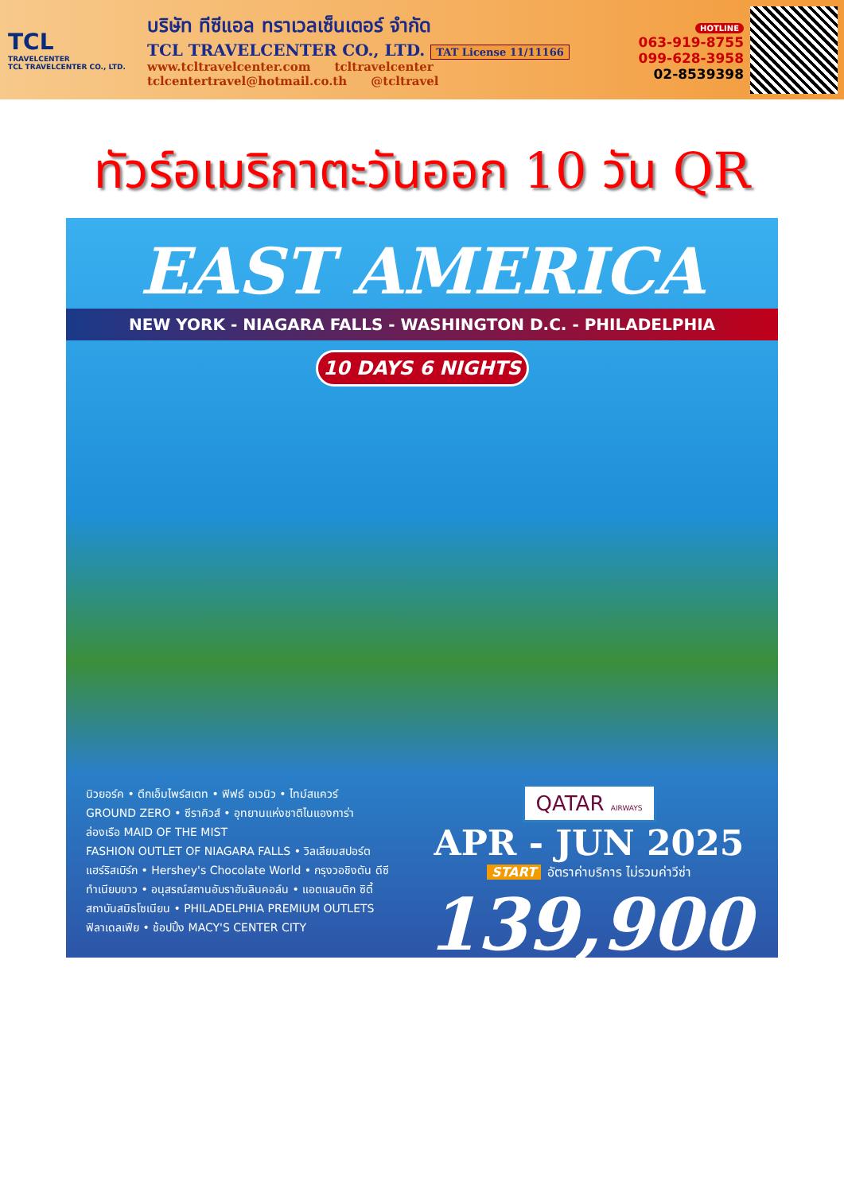TCL
TRAVELCENTER
TCL TRAVELCENTER CO., LTD.
บริษัท ทีซีแอล ทราเวลเซ็นเตอร์ จำกัด
TCL TRAVELCENTER CO., LTD. TAT License 11/11166
www.tcltravelcenter.com tcltravelcenter
tclcentertravel@hotmail.co.th @tcltravel
HOTLINE
063-919-8755
099-628-3958
02-8539398
ทัวร์อเมริกาตะวันออก 10 วัน QR
EAST AMERICA
NEW YORK - NIAGARA FALLS - WASHINGTON D.C. - PHILADELPHIA
10 DAYS 6 NIGHTS
นิวยอร์ค • ตึกเอ็มไพร์สเตท • ฟิฟธ์ อเวนิว • ไทม์สแควร์
GROUND ZERO • ซีราคิวส์ • อุทยานแห่งชาติไนแองการ่า
ล่องเรือ MAID OF THE MIST
FASHION OUTLET OF NIAGARA FALLS • วิลเลียมสปอร์ต
แฮร์ริสเบิร์ก • Hershey's Chocolate World • กรุงวอชิงตัน ดีซี
ทำเนียบขาว • อนุสรณ์สถานอับราฮัมลินคอล์น • แอตแลนติก ซิตี้
สถาบันสมิธโซเนียน • PHILADELPHIA PREMIUM OUTLETS
ฟิลาเดลเฟีย • ช้อปปิ้ง MACY'S CENTER CITY
QATAR AIRWAYS
APR - JUN 2025
START อัตราค่าบริการ ไม่รวมค่าวีซ่า
139,900